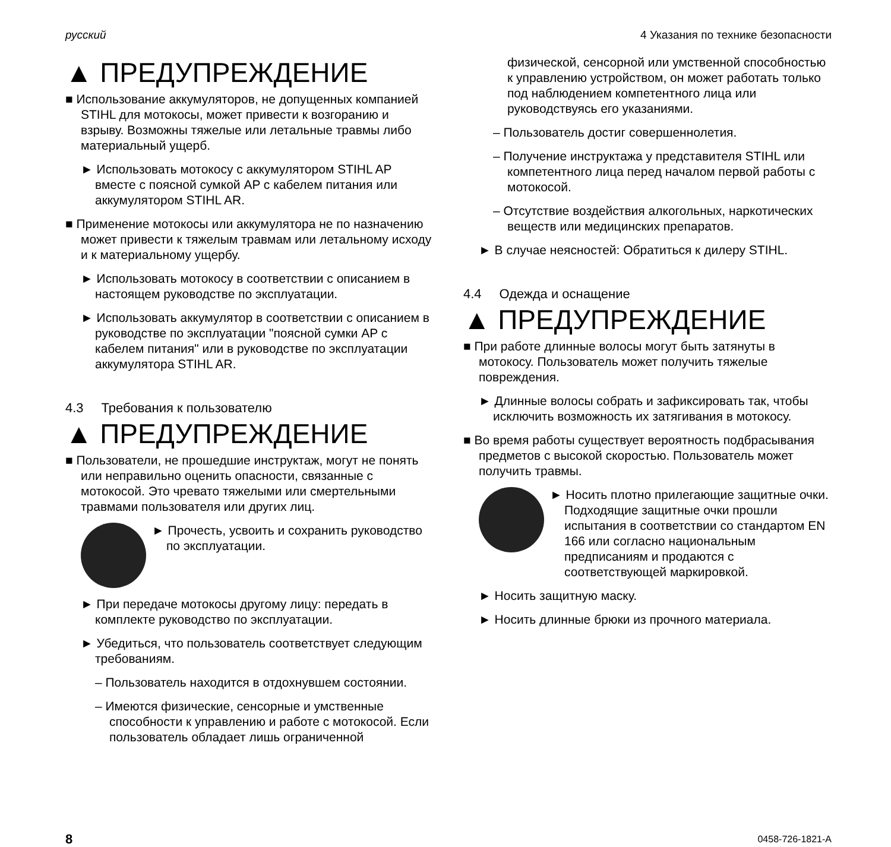русский 4 Указания по технике безопасности
▲ ПРЕДУПРЕЖДЕНИЕ
■ Использование аккумуляторов, не допущенных компанией STIHL для мотокосы, может привести к возгоранию и взрыву. Возможны тяжелые или летальные травмы либо материальный ущерб.
► Использовать мотокосу с аккумулятором STIHL AP вместе с поясной сумкой AP с кабелем питания или аккумулятором STIHL AR.
■ Применение мотокосы или аккумулятора не по назначению может привести к тяжелым травмам или летальному исходу и к материальному ущербу.
► Использовать мотокосу в соответствии с описанием в настоящем руководстве по эксплуатации.
► Использовать аккумулятор в соответствии с описанием в руководстве по эксплуатации "поясной сумки AP с кабелем питания" или в руководстве по эксплуатации аккумулятора STIHL AR.
4.3 Требования к пользователю
▲ ПРЕДУПРЕЖДЕНИЕ
■ Пользователи, не прошедшие инструктаж, могут не понять или неправильно оценить опасности, связанные с мотокосой. Это чревато тяжелыми или смертельными травмами пользователя или других лиц.
► Прочесть, усвоить и сохранить руководство по эксплуатации.
► При передаче мотокосы другому лицу: передать в комплекте руководство по эксплуатации.
► Убедиться, что пользователь соответствует следующим требованиям.
– Пользователь находится в отдохнувшем состоянии.
– Имеются физические, сенсорные и умственные способности к управлению и работе с мотокосой. Если пользователь обладает лишь ограниченной
физической, сенсорной или умственной способностью к управлению устройством, он может работать только под наблюдением компетентного лица или руководствуясь его указаниями.
– Пользователь достиг совершеннолетия.
– Получение инструктажа у представителя STIHL или компетентного лица перед началом первой работы с мотокосой.
– Отсутствие воздействия алкогольных, наркотических веществ или медицинских препаратов.
► В случае неясностей: Обратиться к дилеру STIHL.
4.4 Одежда и оснащение
▲ ПРЕДУПРЕЖДЕНИЕ
■ При работе длинные волосы могут быть затянуты в мотокосу. Пользователь может получить тяжелые повреждения.
► Длинные волосы собрать и зафиксировать так, чтобы исключить возможность их затягивания в мотокосу.
■ Во время работы существует вероятность подбрасывания предметов с высокой скоростью. Пользователь может получить травмы.
► Носить плотно прилегающие защитные очки. Подходящие защитные очки прошли испытания в соответствии со стандартом EN 166 или согласно национальным предписаниям и продаются с соответствующей маркировкой.
► Носить защитную маску.
► Носить длинные брюки из прочного материала.
8 0458-726-1821-A